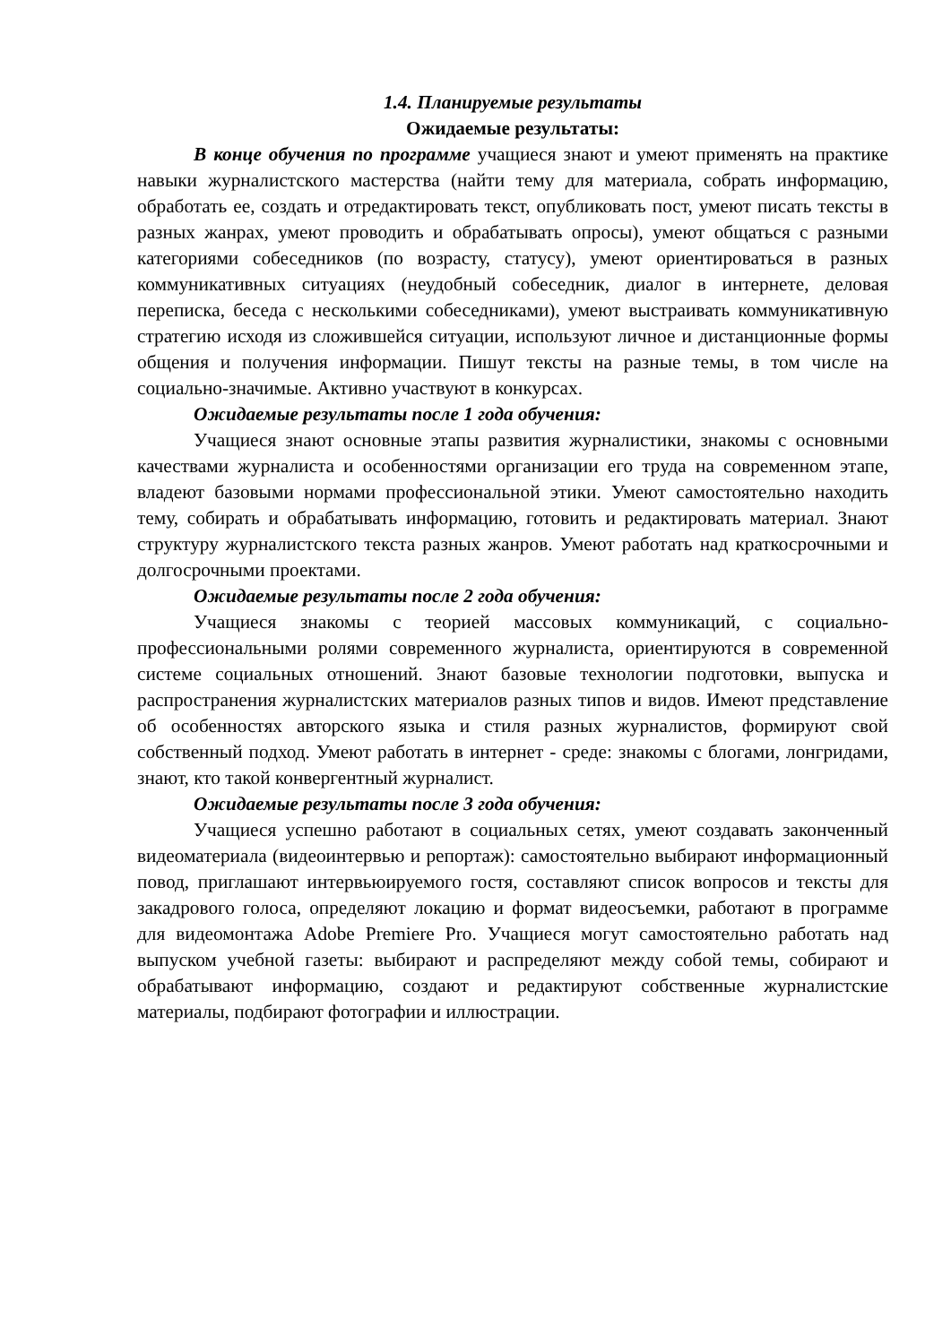1.4. Планируемые результаты
Ожидаемые результаты:
В конце обучения по программе учащиеся знают и умеют применять на практике навыки журналистского мастерства (найти тему для материала, собрать информацию, обработать ее, создать и отредактировать текст, опубликовать пост, умеют писать тексты в разных жанрах, умеют проводить и обрабатывать опросы), умеют общаться с разными категориями собеседников (по возрасту, статусу), умеют ориентироваться в разных коммуникативных ситуациях (неудобный собеседник, диалог в интернете, деловая переписка, беседа с несколькими собеседниками), умеют выстраивать коммуникативную стратегию исходя из сложившейся ситуации, используют личное и дистанционные формы общения и получения информации. Пишут тексты на разные темы, в том числе на социально-значимые. Активно участвуют в конкурсах.
Ожидаемые результаты после 1 года обучения:
Учащиеся знают основные этапы развития журналистики, знакомы с основными качествами журналиста и особенностями организации его труда на современном этапе, владеют базовыми нормами профессиональной этики. Умеют самостоятельно находить тему, собирать и обрабатывать информацию, готовить и редактировать материал. Знают структуру журналистского текста разных жанров. Умеют работать над краткосрочными и долгосрочными проектами.
Ожидаемые результаты после 2 года обучения:
Учащиеся знакомы с теорией массовых коммуникаций, с социально-профессиональными ролями современного журналиста, ориентируются в современной системе социальных отношений. Знают базовые технологии подготовки, выпуска и распространения журналистских материалов разных типов и видов. Имеют представление об особенностях авторского языка и стиля разных журналистов, формируют свой собственный подход. Умеют работать в интернет - среде: знакомы с блогами, лонгридами, знают, кто такой конвергентный журналист.
Ожидаемые результаты после 3 года обучения:
Учащиеся успешно работают в социальных сетях, умеют создавать законченный видеоматериала (видеоинтервью и репортаж): самостоятельно выбирают информационный повод, приглашают интервьюируемого гостя, составляют список вопросов и тексты для закадрового голоса, определяют локацию и формат видеосъемки, работают в программе для видеомонтажа Adobe Premiere Pro. Учащиеся могут самостоятельно работать над выпуском учебной газеты: выбирают и распределяют между собой темы, собирают и обрабатывают информацию, создают и редактируют собственные журналистские материалы, подбирают фотографии и иллюстрации.